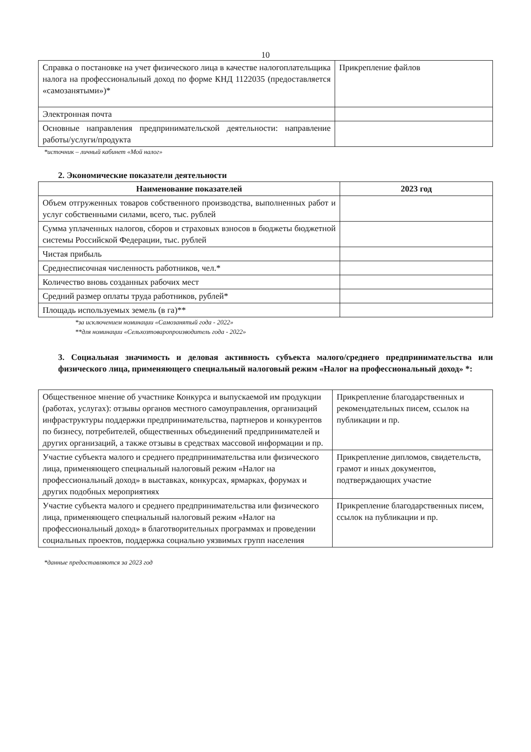10
| Справка о постановке на учет физического лица в качестве налогоплательщика налога на профессиональный доход по форме КНД 1122035 (предоставляется «самозанятыми»)* | Прикрепление файлов |
| Электронная почта | |
| Основные направления предпринимательской деятельности: направление работы/услуги/продукта | |
*источник – личный кабинет «Мой налог»
2. Экономические показатели деятельности
| Наименование показателей | 2023 год |
| --- | --- |
| Объем отгруженных товаров собственного производства, выполненных работ и услуг собственными силами, всего, тыс. рублей | |
| Сумма уплаченных налогов, сборов и страховых взносов в бюджеты бюджетной системы Российской Федерации, тыс. рублей | |
| Чистая прибыль | |
| Среднесписочная численность работников, чел.* | |
| Количество вновь созданных рабочих мест | |
| Средний размер оплаты труда работников, рублей* | |
| Площадь используемых земель (в га)** | |
*за исключением номинации «Самозанятый года - 2022»
**для номинации «Сельхозтоваропроизводитель года - 2022»
3. Социальная значимость и деловая активность субъекта малого/среднего предпринимательства или физического лица, применяющего специальный налоговый режим «Налог на профессиональный доход» *:
| Общественное мнение об участнике Конкурса и выпускаемой им продукции (работах, услугах): отзывы органов местного самоуправления, организаций инфраструктуры поддержки предпринимательства, партнеров и конкурентов по бизнесу, потребителей, общественных объединений предпринимателей и других организаций, а также отзывы в средствах массовой информации и пр. | Прикрепление благодарственных и рекомендательных писем, ссылок на публикации и пр. |
| Участие субъекта малого и среднего предпринимательства или физического лица, применяющего специальный налоговый режим «Налог на профессиональный доход» в выставках, конкурсах, ярмарках, форумах и других подобных мероприятиях | Прикрепление дипломов, свидетельств, грамот и иных документов, подтверждающих участие |
| Участие субъекта малого и среднего предпринимательства или физического лица, применяющего специальный налоговый режим «Налог на профессиональный доход» в благотворительных программах и проведении социальных проектов, поддержка социально уязвимых групп населения | Прикрепление благодарственных писем, ссылок на публикации и пр. |
*данные предоставляются за 2023 год